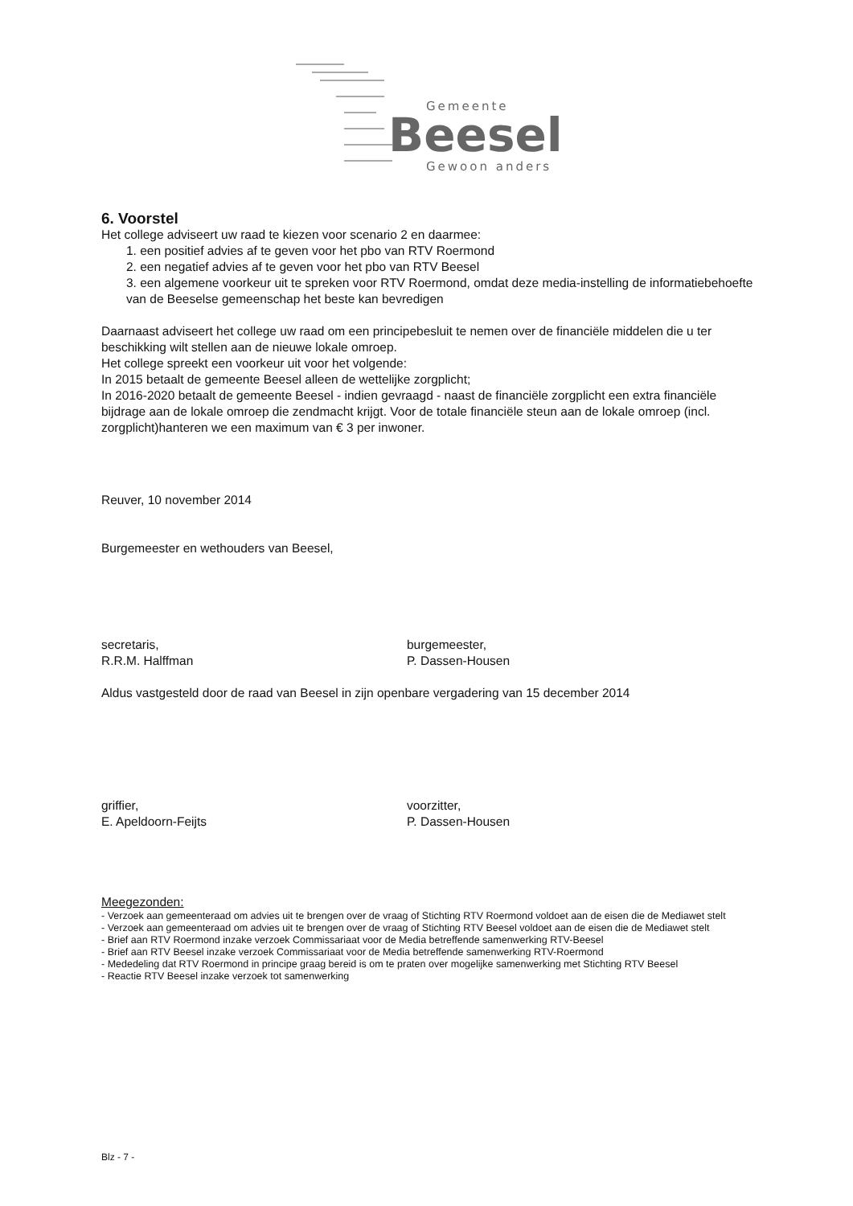Gemeente
Beesel
Gewoon anders
6. Voorstel
Het college adviseert uw raad te kiezen voor scenario 2 en daarmee:
1. een positief advies af te geven voor het pbo van RTV Roermond
2. een negatief advies af te geven voor het pbo van RTV Beesel
3. een algemene voorkeur uit te spreken voor RTV Roermond, omdat deze media-instelling de informatiebehoefte van de Beeselse gemeenschap het beste kan bevredigen
Daarnaast adviseert het college uw raad om een principebesluit te nemen over de financiële middelen die u ter beschikking wilt stellen aan de nieuwe lokale omroep.
Het college spreekt een voorkeur uit voor het volgende:
In 2015 betaalt de gemeente Beesel alleen de wettelijke zorgplicht;
In 2016-2020 betaalt de gemeente Beesel - indien gevraagd - naast de financiële zorgplicht een extra financiële bijdrage aan de lokale omroep die zendmacht krijgt. Voor de totale financiële steun aan de lokale omroep (incl. zorgplicht)hanteren we een maximum van € 3 per inwoner.
Reuver, 10 november 2014
Burgemeester en wethouders van Beesel,
secretaris,
R.R.M. Halffman
burgemeester,
P. Dassen-Housen
Aldus vastgesteld door de raad van Beesel in zijn openbare vergadering van 15 december 2014
griffier,
E. Apeldoorn-Feijts
voorzitter,
P. Dassen-Housen
Meegezonden:
- Verzoek aan gemeenteraad om advies uit te brengen over de vraag of Stichting RTV Roermond voldoet aan de eisen die de Mediawet stelt
- Verzoek aan gemeenteraad om advies uit te brengen over de vraag of Stichting RTV Beesel voldoet aan de eisen die de Mediawet stelt
- Brief aan RTV Roermond inzake verzoek Commissariaat voor de Media betreffende samenwerking RTV-Beesel
- Brief aan RTV Beesel inzake verzoek Commissariaat voor de Media betreffende samenwerking RTV-Roermond
- Mededeling dat RTV Roermond in principe graag bereid is om te praten over mogelijke samenwerking met Stichting RTV Beesel
- Reactie RTV Beesel inzake verzoek tot samenwerking
Blz - 7 -